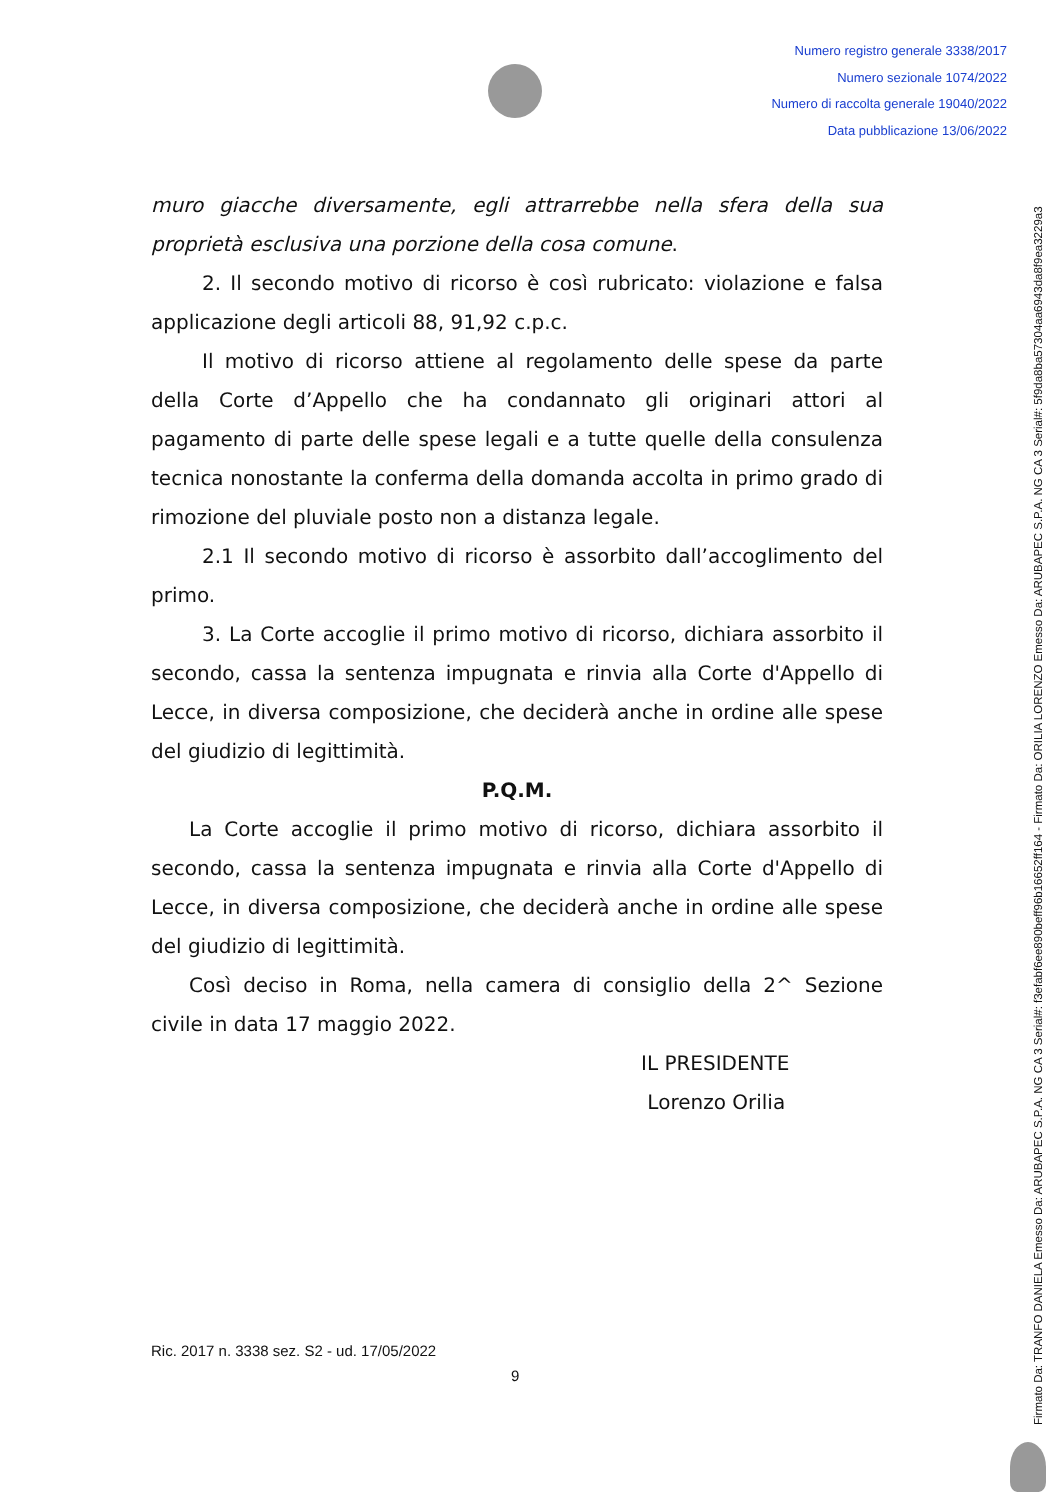Numero registro generale 3338/2017
Numero sezionale 1074/2022
Numero di raccolta generale 19040/2022
Data pubblicazione 13/06/2022
muro giacche diversamente, egli attrarrebbe nella sfera della sua proprietà esclusiva una porzione della cosa comune.
2. Il secondo motivo di ricorso è così rubricato: violazione e falsa applicazione degli articoli 88, 91,92 c.p.c.
Il motivo di ricorso attiene al regolamento delle spese da parte della Corte d’Appello che ha condannato gli originari attori al pagamento di parte delle spese legali e a tutte quelle della consulenza tecnica nonostante la conferma della domanda accolta in primo grado di rimozione del pluviale posto non a distanza legale.
2.1 Il secondo motivo di ricorso è assorbito dall’accoglimento del primo.
3. La Corte accoglie il primo motivo di ricorso, dichiara assorbito il secondo, cassa la sentenza impugnata e rinvia alla Corte d'Appello di Lecce, in diversa composizione, che deciderà anche in ordine alle spese del giudizio di legittimità.
P.Q.M.
La Corte accoglie il primo motivo di ricorso, dichiara assorbito il secondo, cassa la sentenza impugnata e rinvia alla Corte d'Appello di Lecce, in diversa composizione, che deciderà anche in ordine alle spese del giudizio di legittimità.
Così deciso in Roma, nella camera di consiglio della 2^ Sezione civile in data 17 maggio 2022.
IL PRESIDENTE
Lorenzo Orilia
Ric. 2017 n. 3338 sez. S2 - ud. 17/05/2022
9
Firmato Da: TRANFO DANIELA Emesso Da: ARUBAPEC S.P.A. NG CA 3 Serial#: f3efabf6ee890beff96b16652ff164 - Firmato Da: ORILIA LORENZO Emesso Da: ARUBAPEC S.P.A. NG CA 3 Serial#: 5f9da8ba57304aa6943da8f9ea3229a3